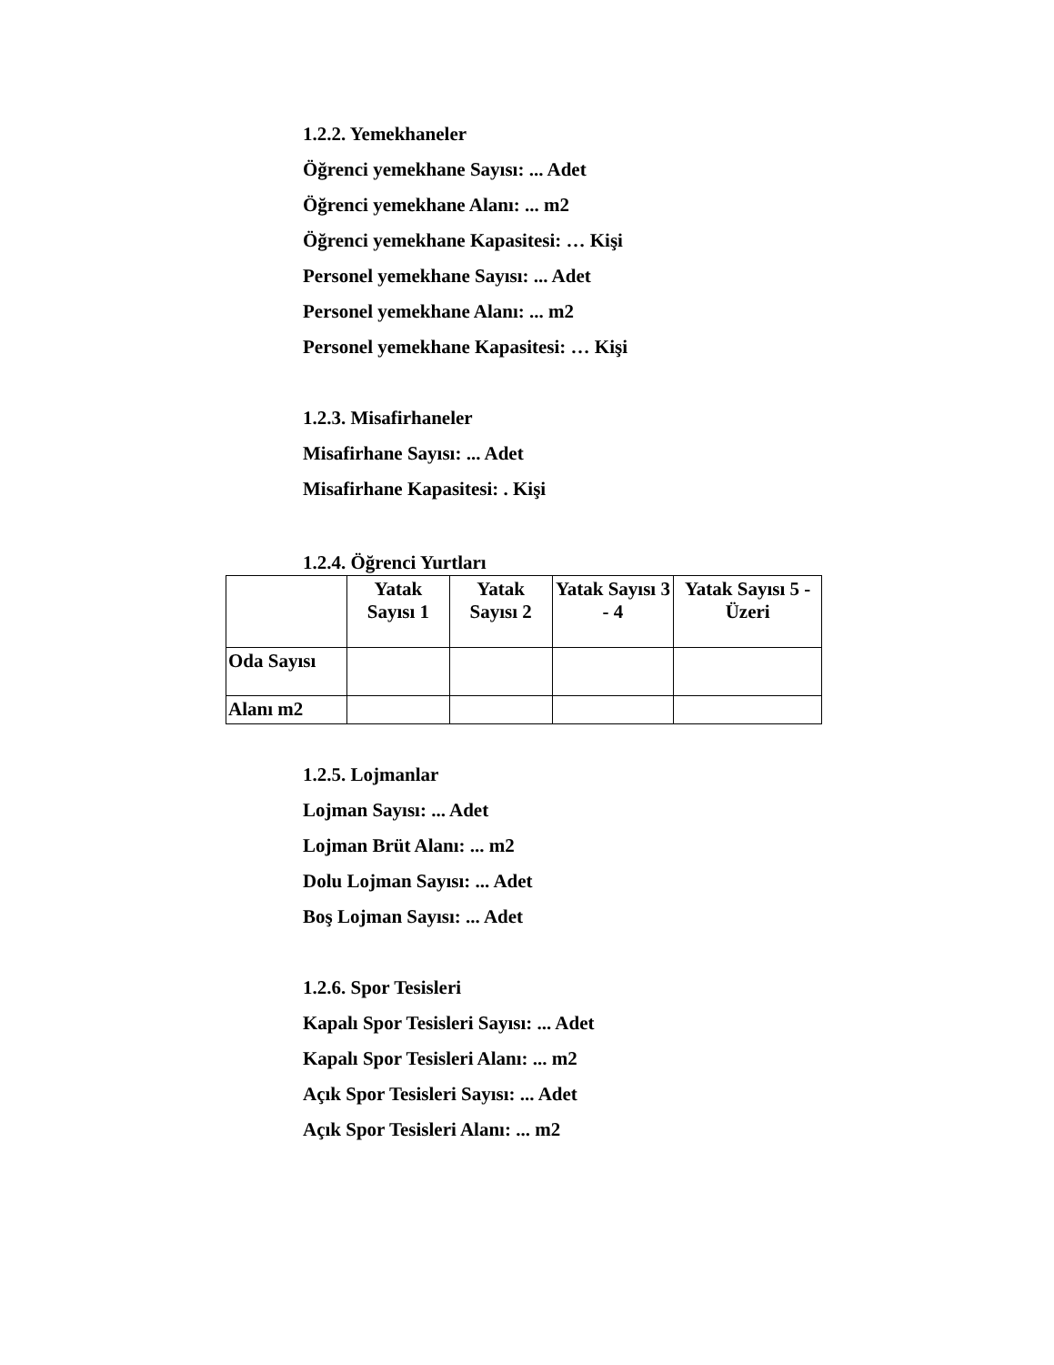1.2.2. Yemekhaneler
Öğrenci yemekhane Sayısı: ... Adet
Öğrenci yemekhane Alanı: ... m2
Öğrenci yemekhane Kapasitesi: … Kişi
Personel yemekhane Sayısı: ... Adet
Personel yemekhane Alanı: ... m2
Personel yemekhane Kapasitesi: … Kişi
1.2.3. Misafirhaneler
Misafirhane Sayısı: ... Adet
Misafirhane Kapasitesi: . Kişi
1.2.4. Öğrenci Yurtları
| | Yatak Sayısı 1 | Yatak Sayısı 2 | Yatak Sayısı 3 - 4 | Yatak Sayısı 5 - Üzeri |
| --- | --- | --- | --- | --- |
| Oda Sayısı | | | | |
| Alanı m2 | | | | |
1.2.5. Lojmanlar
Lojman Sayısı: ... Adet
Lojman Brüt Alanı: ... m2
Dolu Lojman Sayısı: ... Adet
Boş Lojman Sayısı: ... Adet
1.2.6. Spor Tesisleri
Kapalı Spor Tesisleri Sayısı: ... Adet
Kapalı Spor Tesisleri Alanı: ... m2
Açık Spor Tesisleri Sayısı: ... Adet
Açık Spor Tesisleri Alanı: ... m2